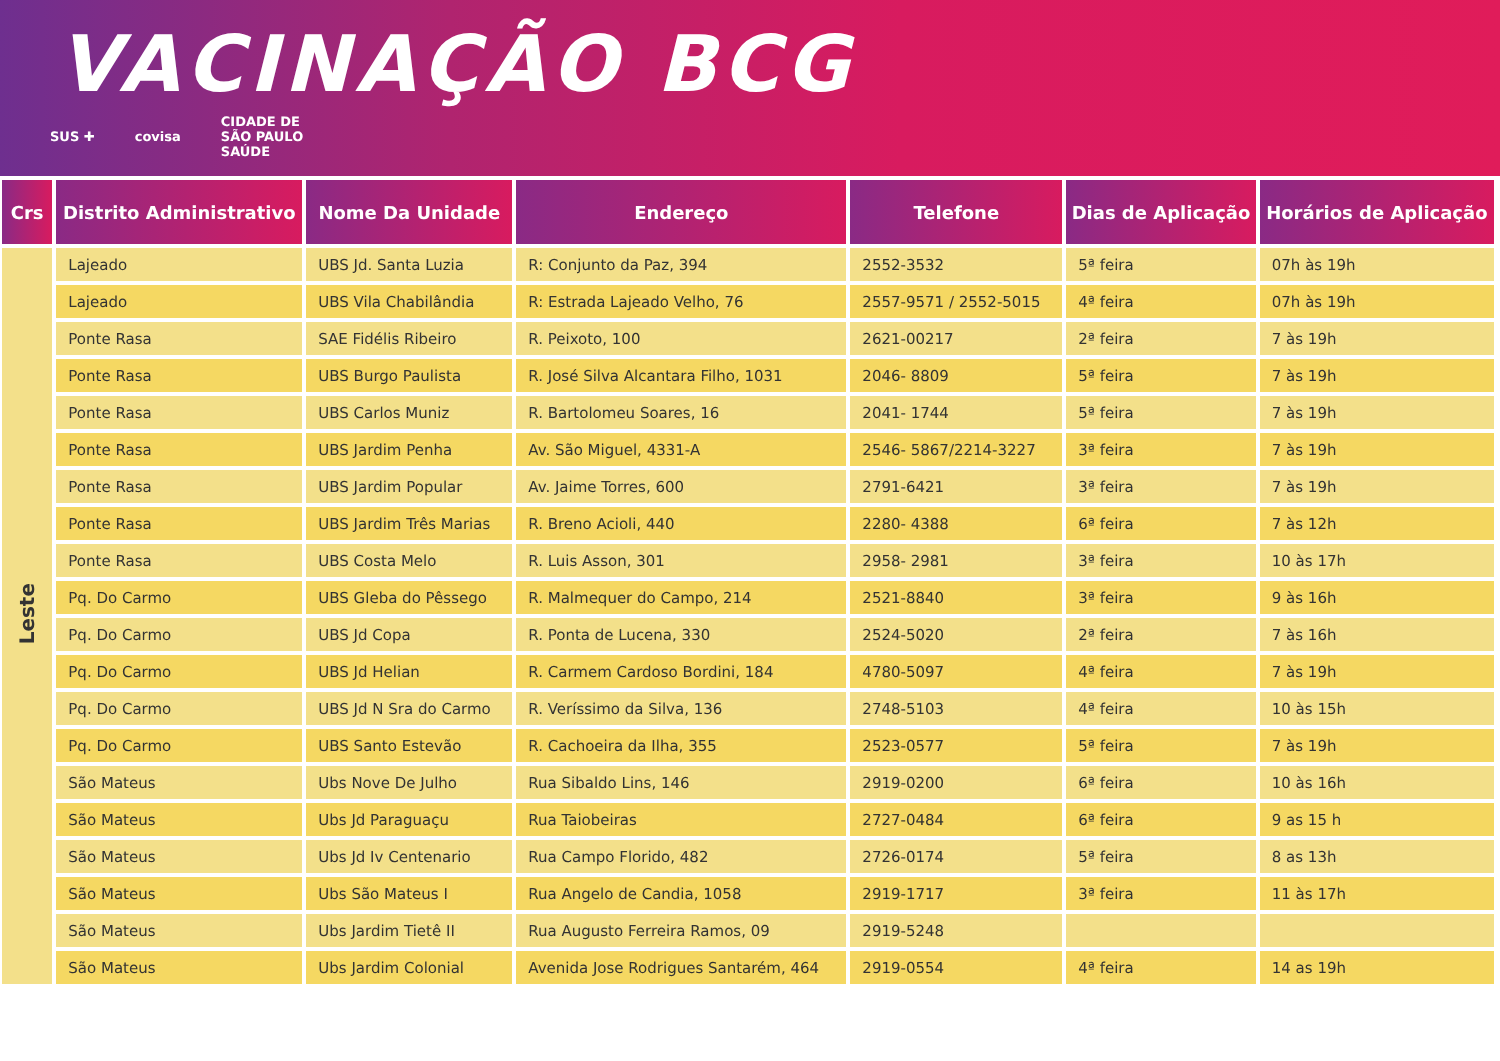VACINAÇÃO BCG
SUS ✚ covisa CIDADE DE
SÃO PAULO
SAÚDE
| Crs | Distrito Administrativo | Nome Da Unidade | Endereço | Telefone | Dias de Aplicação | Horários de Aplicação |
| --- | --- | --- | --- | --- | --- | --- |
| Leste | Lajeado | UBS Jd. Santa Luzia | R: Conjunto da Paz, 394 | 2552-3532 | 5ª feira | 07h às 19h |
| | Lajeado | UBS Vila Chabilândia | R: Estrada Lajeado Velho, 76 | 2557-9571 / 2552-5015 | 4ª feira | 07h às 19h |
| | Ponte Rasa | SAE Fidélis Ribeiro | R. Peixoto, 100 | 2621-00217 | 2ª feira | 7 às 19h |
| | Ponte Rasa | UBS Burgo Paulista | R. José Silva Alcantara Filho, 1031 | 2046- 8809 | 5ª feira | 7 às 19h |
| | Ponte Rasa | UBS Carlos Muniz | R. Bartolomeu Soares, 16 | 2041- 1744 | 5ª feira | 7 às 19h |
| | Ponte Rasa | UBS Jardim Penha | Av. São Miguel, 4331-A | 2546- 5867/2214-3227 | 3ª feira | 7 às 19h |
| | Ponte Rasa | UBS Jardim Popular | Av. Jaime Torres, 600 | 2791-6421 | 3ª feira | 7 às 19h |
| | Ponte Rasa | UBS Jardim Três Marias | R. Breno Acioli, 440 | 2280- 4388 | 6ª feira | 7 às 12h |
| | Ponte Rasa | UBS Costa Melo | R. Luis Asson, 301 | 2958- 2981 | 3ª feira | 10 às 17h |
| | Pq. Do Carmo | UBS Gleba do Pêssego | R. Malmequer do Campo, 214 | 2521-8840 | 3ª feira | 9 às 16h |
| | Pq. Do Carmo | UBS Jd Copa | R. Ponta de Lucena, 330 | 2524-5020 | 2ª feira | 7 às 16h |
| | Pq. Do Carmo | UBS Jd Helian | R. Carmem Cardoso Bordini, 184 | 4780-5097 | 4ª feira | 7 às 19h |
| | Pq. Do Carmo | UBS Jd N Sra do Carmo | R. Veríssimo da Silva, 136 | 2748-5103 | 4ª feira | 10 às 15h |
| | Pq. Do Carmo | UBS Santo Estevão | R. Cachoeira da Ilha, 355 | 2523-0577 | 5ª feira | 7 às 19h |
| | São Mateus | Ubs Nove De Julho | Rua Sibaldo Lins, 146 | 2919-0200 | 6ª feira | 10 às 16h |
| | São Mateus | Ubs Jd Paraguaçu | Rua Taiobeiras | 2727-0484 | 6ª feira | 9 as 15 h |
| | São Mateus | Ubs Jd Iv Centenario | Rua Campo Florido, 482 | 2726-0174 | 5ª feira | 8 as 13h |
| | São Mateus | Ubs São Mateus I | Rua Angelo de Candia, 1058 | 2919-1717 | 3ª feira | 11 às 17h |
| | São Mateus | Ubs Jardim Tietê II | Rua Augusto Ferreira Ramos, 09 | 2919-5248 | | |
| | São Mateus | Ubs Jardim Colonial | Avenida Jose Rodrigues Santarém, 464 | 2919-0554 | 4ª feira | 14 as 19h |